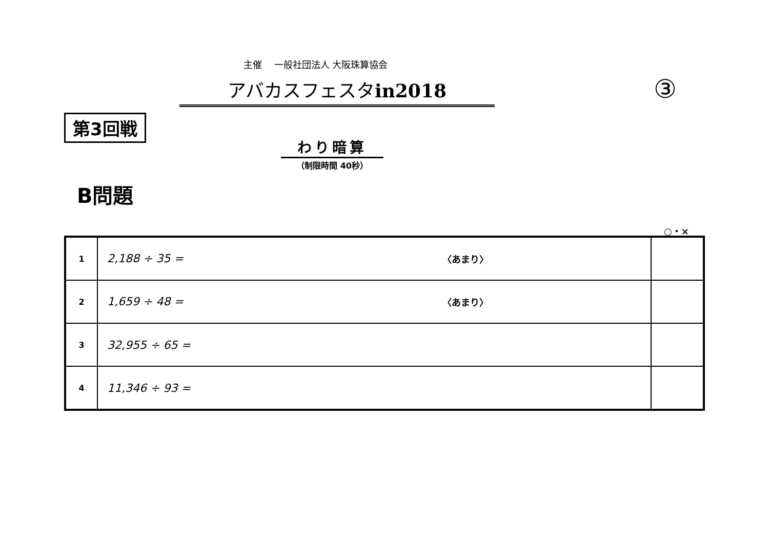主催　 一般社団法人 大阪珠算協会
アバカスフェスタin2018 ③
第3回戦
わり暗算
（制限時間 40秒）
B問題
○・×
| 1 | 2,188 ÷ 35 = 〈あまり〉 | |
| 2 | 1,659 ÷ 48 = 〈あまり〉 | |
| 3 | 32,955 ÷ 65 = | |
| 4 | 11,346 ÷ 93 = | |